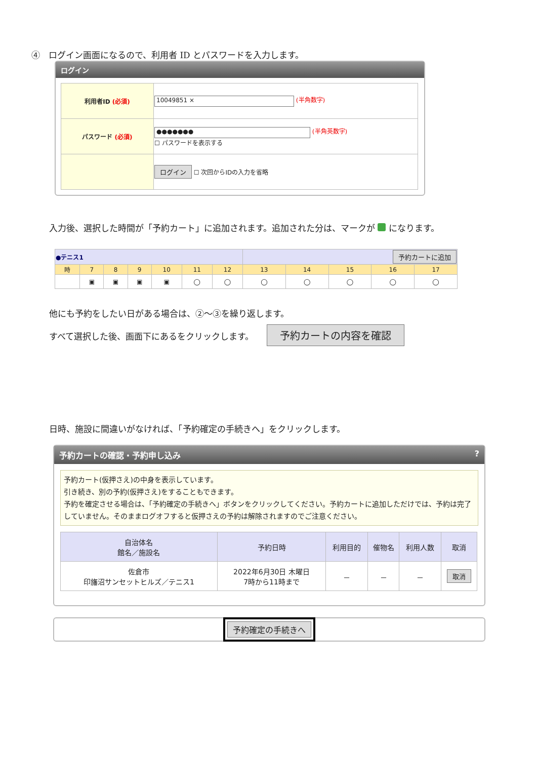④　ログイン画面になるので、利用者 ID とパスワードを入力します。
ログイン
| 利用者ID (必須) | 10049851 × (半角数字) |
| パスワード (必須) | ●●●●●●● (半角英数字) ☐ パスワードを表示する |
| | ログイン ☐ 次回からIDの入力を省略 |
入力後、選択した時間が「予約カート」に追加されます。追加された分は、マークが になります。
| ●テニス1 | | | | | | | 予約カートに追加 | | | | |
| 時 | 7 | 8 | 9 | 10 | 11 | 12 | 13 | 14 | 15 | 16 | 17 |
| | ▣ | ▣ | ▣ | ▣ | ◯ | ◯ | ◯ | ◯ | ◯ | ◯ | ◯ |
他にも予約をしたい日がある場合は、②～③を繰り返します。
すべて選択した後、画面下にあるをクリックします。　　予約カートの内容を確認
日時、施設に間違いがなければ、「予約確定の手続きへ」をクリックします。
予約カートの確認・予約申し込み ?
予約カート(仮押さえ)の中身を表示しています。
引き続き、別の予約(仮押さえ)をすることもできます。
予約を確定させる場合は、「予約確定の手続きへ」ボタンをクリックしてください。予約カートに追加しただけでは、予約は完了していません。そのままログオフすると仮押さえの予約は解除されますのでご注意ください。
| 自治体名 館名／施設名 | 予約日時 | 利用目的 | 催物名 | 利用人数 | 取消 |
| --- | --- | --- | --- | --- | --- |
| 佐倉市 印旛沼サンセットヒルズ／テニス1 | 2022年6月30日 木曜日 7時から11時まで | － | － | － | 取消 |
予約確定の手続きへ